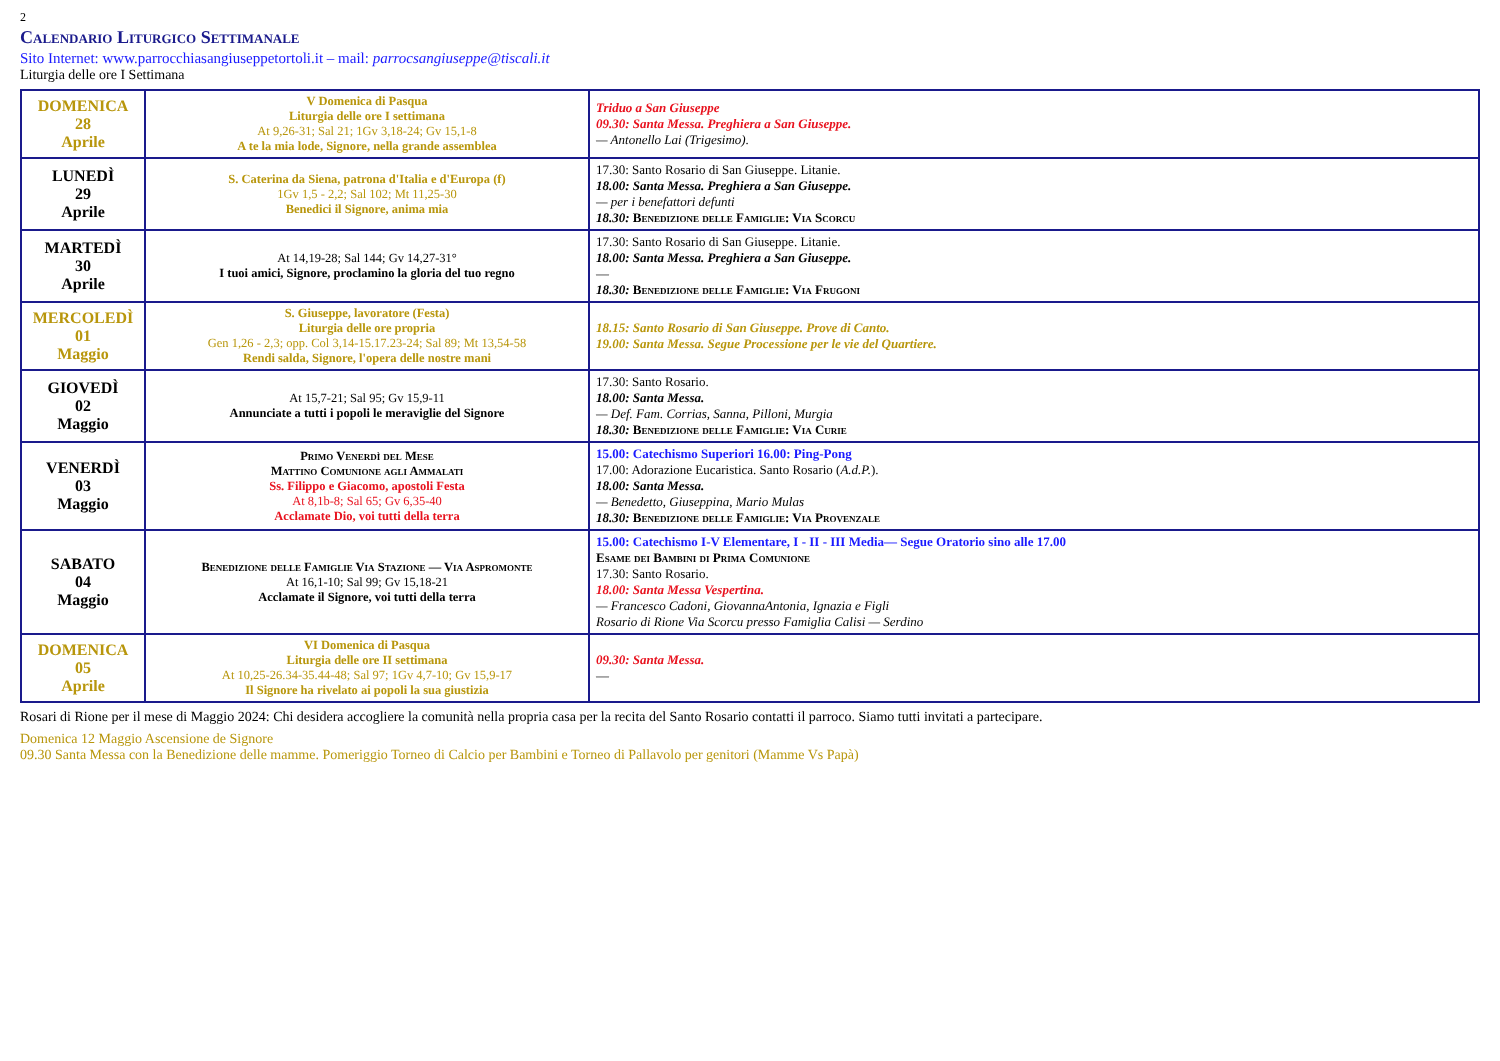2
Calendario Liturgico Settimanale
Sito Internet: www.parrocchiasangiuseppetortoli.it – mail: parrocsangiuseppe@tiscali.it
Liturgia delle ore I Settimana
| DOMENICA 28 Aprile | V Domenica di Pasqua Liturgia delle ore I settimana At 9,26-31; Sal 21; 1Gv 3,18-24; Gv 15,1-8 A te la mia lode, Signore, nella grande assemblea | Triduo a San Giuseppe 09.30: Santa Messa. Preghiera a San Giuseppe. — Antonello Lai (Trigesimo). |
| LUNEDÌ 29 Aprile | S. Caterina da Siena, patrona d'Italia e d'Europa (f) 1Gv 1,5 - 2,2; Sal 102; Mt 11,25-30 Benedici il Signore, anima mia | 17.30: Santo Rosario di San Giuseppe. Litanie. 18.00: Santa Messa. Preghiera a San Giuseppe. — per i benefattori defunti 18.30: Benedizione delle Famiglie: Via Scorcu |
| MARTEDÌ 30 Aprile | At 14,19-28; Sal 144; Gv 14,27-31° I tuoi amici, Signore, proclamino la gloria del tuo regno | 17.30: Santo Rosario di San Giuseppe. Litanie. 18.00: Santa Messa. Preghiera a San Giuseppe. — 18.30: Benedizione delle Famiglie: Via Frugoni |
| MERCOLEDÌ 01 Maggio | S. Giuseppe, lavoratore (Festa) Liturgia delle ore propria Gen 1,26 - 2,3; opp. Col 3,14-15.17.23-24; Sal 89; Mt 13,54-58 Rendi salda, Signore, l'opera delle nostre mani | 18.15: Santo Rosario di San Giuseppe. Prove di Canto. 19.00: Santa Messa. Segue Processione per le vie del Quartiere. |
| GIOVEDÌ 02 Maggio | At 15,7-21; Sal 95; Gv 15,9-11 Annunciate a tutti i popoli le meraviglie del Signore | 17.30: Santo Rosario. 18.00: Santa Messa. — Def. Fam. Corrias, Sanna, Pilloni, Murgia 18.30: Benedizione delle Famiglie: Via Curie |
| VENERDÌ 03 Maggio | Primo Venerdì del Mese Mattino Comunione agli Ammalati Ss. Filippo e Giacomo, apostoli Festa At 8,1b-8; Sal 65; Gv 6,35-40 Acclamate Dio, voi tutti della terra | 15.00: Catechismo Superiori 16.00: Ping-Pong 17.00: Adorazione Eucaristica. Santo Rosario ( A.d.P. ). 18.00: Santa Messa. — Benedetto, Giuseppina, Mario Mulas 18.30: Benedizione delle Famiglie: Via Provenzale |
| SABATO 04 Maggio | Benedizione delle Famiglie Via Stazione — Via Aspromonte At 16,1-10; Sal 99; Gv 15,18-21 Acclamate il Signore, voi tutti della terra | 15.00: Catechismo I-V Elementare, I - II - III Media— Segue Oratorio sino alle 17.00 Esame dei Bambini di Prima Comunione 17.30: Santo Rosario. 18.00: Santa Messa Vespertina. — Francesco Cadoni, GiovannaAntonia, Ignazia e Figli Rosario di Rione Via Scorcu presso Famiglia Calisi — Serdino |
| DOMENICA 05 Aprile | VI Domenica di Pasqua Liturgia delle ore II settimana At 10,25-26.34-35.44-48; Sal 97; 1Gv 4,7-10; Gv 15,9-17 Il Signore ha rivelato ai popoli la sua giustizia | 09.30: Santa Messa. — |
Rosari di Rione per il mese di Maggio 2024: Chi desidera accogliere la comunità nella propria casa per la recita del Santo Rosario contatti il parroco. Siamo tutti invitati a partecipare.
Domenica 12 Maggio Ascensione de Signore
09.30 Santa Messa con la Benedizione delle mamme. Pomeriggio Torneo di Calcio per Bambini e Torneo di Pallavolo per genitori (Mamme Vs Papà)